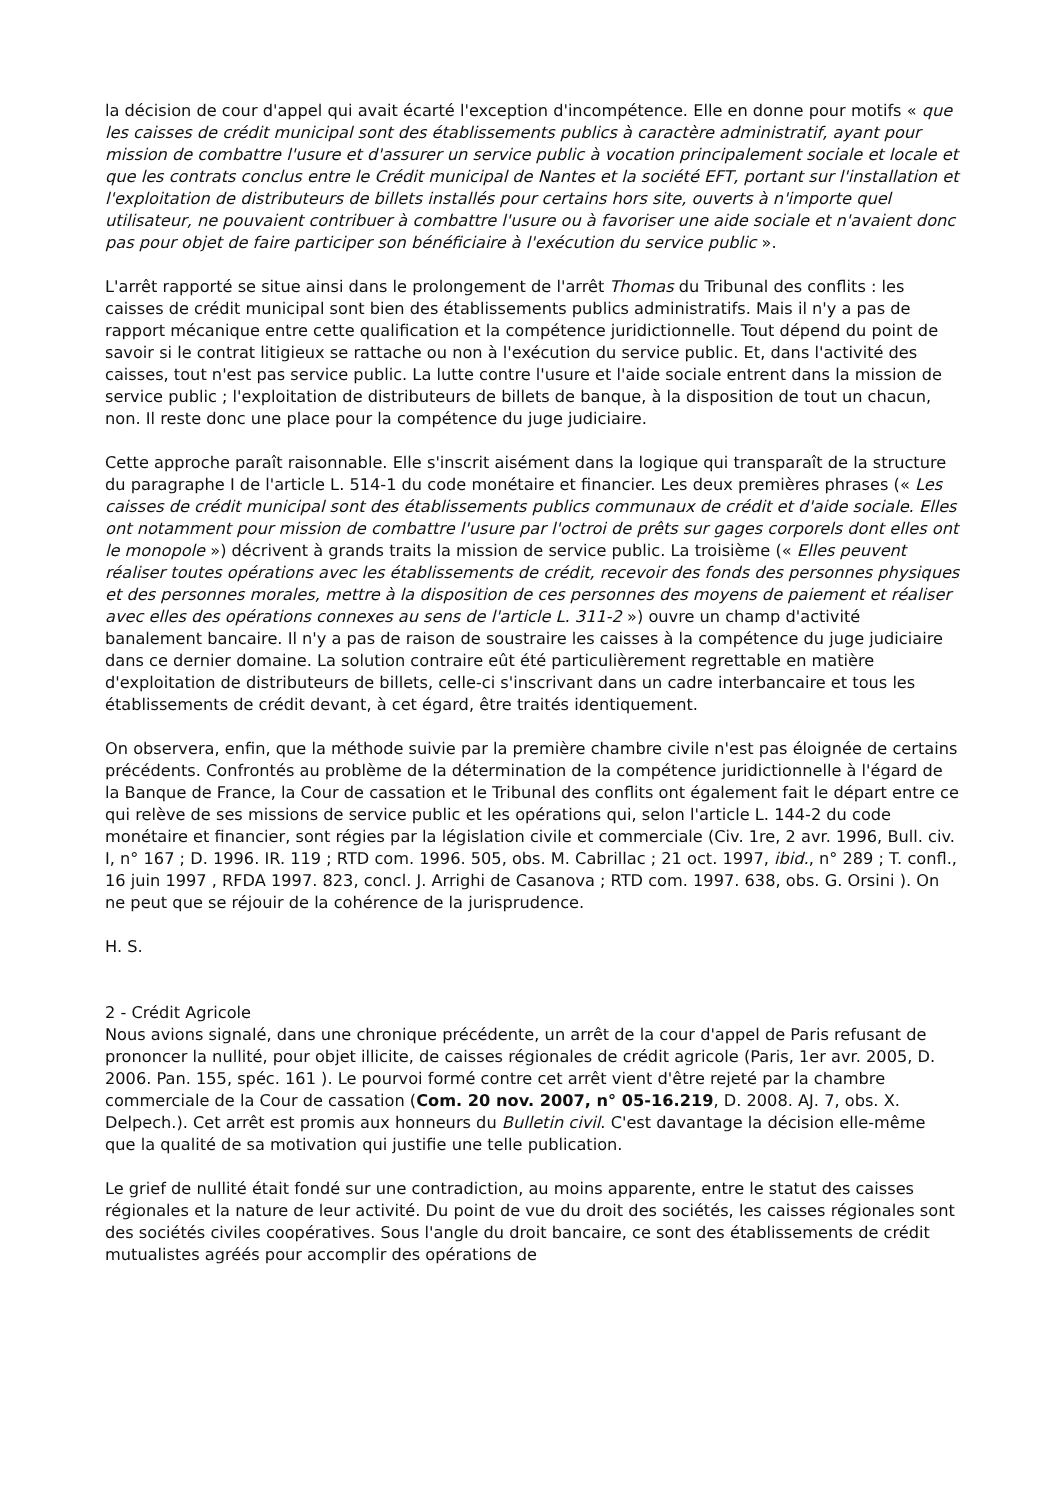la décision de cour d'appel qui avait écarté l'exception d'incompétence. Elle en donne pour motifs « que les caisses de crédit municipal sont des établissements publics à caractère administratif, ayant pour mission de combattre l'usure et d'assurer un service public à vocation principalement sociale et locale et que les contrats conclus entre le Crédit municipal de Nantes et la société EFT, portant sur l'installation et l'exploitation de distributeurs de billets installés pour certains hors site, ouverts à n'importe quel utilisateur, ne pouvaient contribuer à combattre l'usure ou à favoriser une aide sociale et n'avaient donc pas pour objet de faire participer son bénéficiaire à l'exécution du service public ».
L'arrêt rapporté se situe ainsi dans le prolongement de l'arrêt Thomas du Tribunal des conflits : les caisses de crédit municipal sont bien des établissements publics administratifs. Mais il n'y a pas de rapport mécanique entre cette qualification et la compétence juridictionnelle. Tout dépend du point de savoir si le contrat litigieux se rattache ou non à l'exécution du service public. Et, dans l'activité des caisses, tout n'est pas service public. La lutte contre l'usure et l'aide sociale entrent dans la mission de service public ; l'exploitation de distributeurs de billets de banque, à la disposition de tout un chacun, non. Il reste donc une place pour la compétence du juge judiciaire.
Cette approche paraît raisonnable. Elle s'inscrit aisément dans la logique qui transparaît de la structure du paragraphe I de l'article L. 514-1 du code monétaire et financier. Les deux premières phrases (« Les caisses de crédit municipal sont des établissements publics communaux de crédit et d'aide sociale. Elles ont notamment pour mission de combattre l'usure par l'octroi de prêts sur gages corporels dont elles ont le monopole ») décrivent à grands traits la mission de service public. La troisième (« Elles peuvent réaliser toutes opérations avec les établissements de crédit, recevoir des fonds des personnes physiques et des personnes morales, mettre à la disposition de ces personnes des moyens de paiement et réaliser avec elles des opérations connexes au sens de l'article L. 311-2 ») ouvre un champ d'activité banalement bancaire. Il n'y a pas de raison de soustraire les caisses à la compétence du juge judiciaire dans ce dernier domaine. La solution contraire eût été particulièrement regrettable en matière d'exploitation de distributeurs de billets, celle-ci s'inscrivant dans un cadre interbancaire et tous les établissements de crédit devant, à cet égard, être traités identiquement.
On observera, enfin, que la méthode suivie par la première chambre civile n'est pas éloignée de certains précédents. Confrontés au problème de la détermination de la compétence juridictionnelle à l'égard de la Banque de France, la Cour de cassation et le Tribunal des conflits ont également fait le départ entre ce qui relève de ses missions de service public et les opérations qui, selon l'article L. 144-2 du code monétaire et financier, sont régies par la législation civile et commerciale (Civ. 1re, 2 avr. 1996, Bull. civ. I, n° 167 ; D. 1996. IR. 119 ; RTD com. 1996. 505, obs. M. Cabrillac ; 21 oct. 1997, ibid., n° 289 ; T. confl., 16 juin 1997 , RFDA 1997. 823, concl. J. Arrighi de Casanova ; RTD com. 1997. 638, obs. G. Orsini ). On ne peut que se réjouir de la cohérence de la jurisprudence.
H. S.
2 - Crédit Agricole
Nous avions signalé, dans une chronique précédente, un arrêt de la cour d'appel de Paris refusant de prononcer la nullité, pour objet illicite, de caisses régionales de crédit agricole (Paris, 1er avr. 2005, D. 2006. Pan. 155, spéc. 161 ). Le pourvoi formé contre cet arrêt vient d'être rejeté par la chambre commerciale de la Cour de cassation (Com. 20 nov. 2007, n° 05-16.219, D. 2008. AJ. 7, obs. X. Delpech.). Cet arrêt est promis aux honneurs du Bulletin civil. C'est davantage la décision elle-même que la qualité de sa motivation qui justifie une telle publication.
Le grief de nullité était fondé sur une contradiction, au moins apparente, entre le statut des caisses régionales et la nature de leur activité. Du point de vue du droit des sociétés, les caisses régionales sont des sociétés civiles coopératives. Sous l'angle du droit bancaire, ce sont des établissements de crédit mutualistes agréés pour accomplir des opérations de